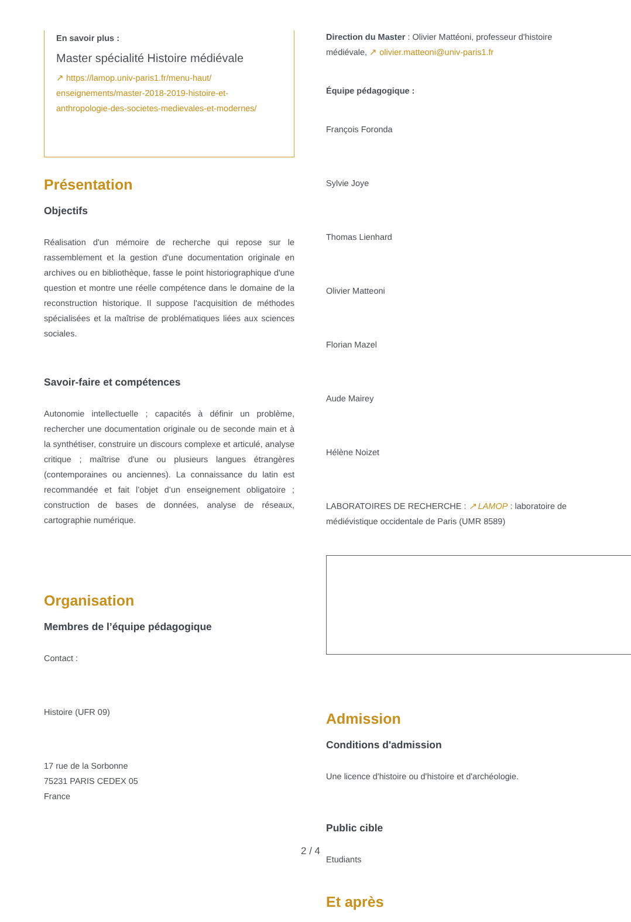En savoir plus :
Master spécialité Histoire médiévale
↗ https://lamop.univ-paris1.fr/menu-haut/ enseignements/master-2018-2019-histoire-et-anthropologie-des-societes-medievales-et-modernes/
Présentation
Objectifs
Réalisation d'un mémoire de recherche qui repose sur le rassemblement et la gestion d'une documentation originale en archives ou en bibliothèque, fasse le point historiographique d'une question et montre une réelle compétence dans le domaine de la reconstruction historique. Il suppose l'acquisition de méthodes spécialisées et la maîtrise de problématiques liées aux sciences sociales.
Savoir-faire et compétences
Autonomie intellectuelle ; capacités à définir un problème, rechercher une documentation originale ou de seconde main et à la synthétiser, construire un discours complexe et articulé, analyse critique ; maîtrise d'une ou plusieurs langues étrangères (contemporaines ou anciennes). La connaissance du latin est recommandée et fait l’objet d’un enseignement obligatoire ; construction de bases de données, analyse de réseaux, cartographie numérique.
Organisation
Membres de l’équipe pédagogique
Contact :
Histoire (UFR 09)
17 rue de la Sorbonne
75231 PARIS CEDEX 05
France
Direction du Master : Olivier Mattéoni, professeur d'histoire médiévale, ↗ olivier.matteoni@univ-paris1.fr
Équipe pédagogique :
François Foronda
Sylvie Joye
Thomas Lienhard
Olivier Matteoni
Florian Mazel
Aude Mairey
Hélène Noizet
LABORATOIRES DE RECHERCHE : ↗ LAMOP : laboratoire de médiévistique occidentale de Paris (UMR 8589)
Admission
Conditions d'admission
Une licence d'histoire ou d'histoire et d'archéologie.
Public cible
Etudiants
Et après
2 / 4